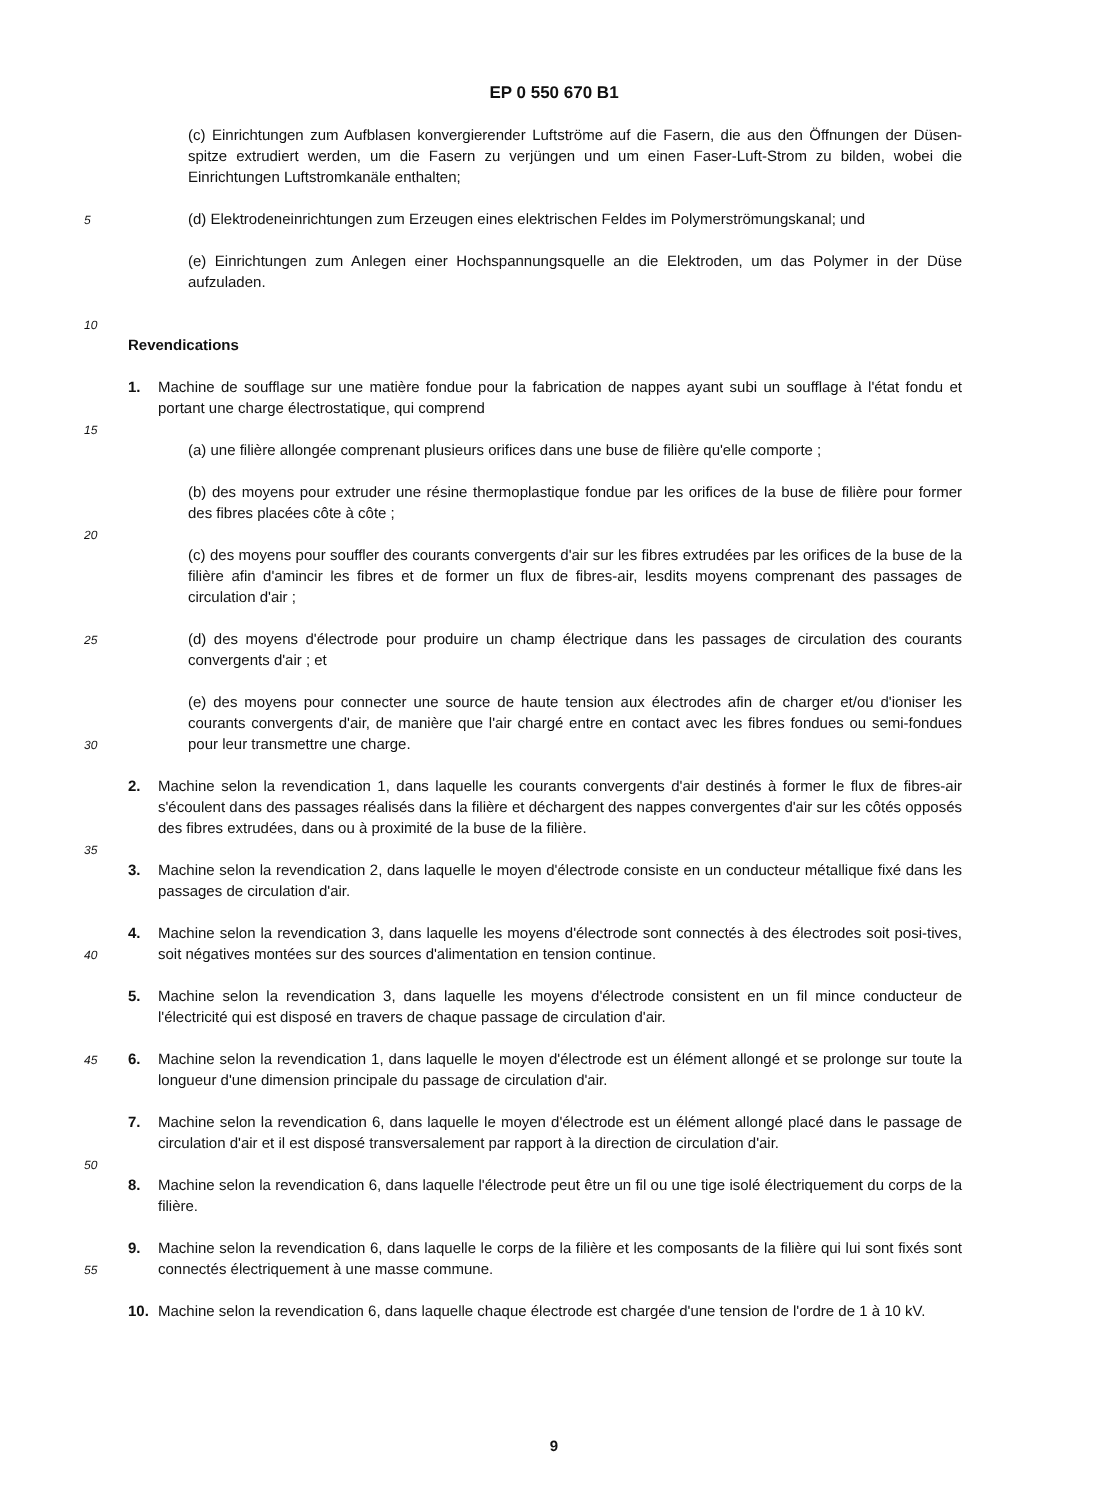EP 0 550 670 B1
5
10
15
20
25
30
35
40
45
50
55
(c) Einrichtungen zum Aufblasen konvergierender Luftströme auf die Fasern, die aus den Öffnungen der Düsen-spitze extrudiert werden, um die Fasern zu verjüngen und um einen Faser-Luft-Strom zu bilden, wobei die Einrichtungen Luftstromkanäle enthalten;
(d) Elektrodeneinrichtungen zum Erzeugen eines elektrischen Feldes im Polymerströmungskanal; und
(e) Einrichtungen zum Anlegen einer Hochspannungsquelle an die Elektroden, um das Polymer in der Düse aufzuladen.
Revendications
1. Machine de soufflage sur une matière fondue pour la fabrication de nappes ayant subi un soufflage à l'état fondu et portant une charge électrostatique, qui comprend
(a) une filière allongée comprenant plusieurs orifices dans une buse de filière qu'elle comporte ;
(b) des moyens pour extruder une résine thermoplastique fondue par les orifices de la buse de filière pour former des fibres placées côte à côte ;
(c) des moyens pour souffler des courants convergents d'air sur les fibres extrudées par les orifices de la buse de la filière afin d'amincir les fibres et de former un flux de fibres-air, lesdits moyens comprenant des passages de circulation d'air ;
(d) des moyens d'électrode pour produire un champ électrique dans les passages de circulation des courants convergents d'air ; et
(e) des moyens pour connecter une source de haute tension aux électrodes afin de charger et/ou d'ioniser les courants convergents d'air, de manière que l'air chargé entre en contact avec les fibres fondues ou semi-fondues pour leur transmettre une charge.
2. Machine selon la revendication 1, dans laquelle les courants convergents d'air destinés à former le flux de fibres-air s'écoulent dans des passages réalisés dans la filière et déchargent des nappes convergentes d'air sur les côtés opposés des fibres extrudées, dans ou à proximité de la buse de la filière.
3. Machine selon la revendication 2, dans laquelle le moyen d'électrode consiste en un conducteur métallique fixé dans les passages de circulation d'air.
4. Machine selon la revendication 3, dans laquelle les moyens d'électrode sont connectés à des électrodes soit posi-tives, soit négatives montées sur des sources d'alimentation en tension continue.
5. Machine selon la revendication 3, dans laquelle les moyens d'électrode consistent en un fil mince conducteur de l'électricité qui est disposé en travers de chaque passage de circulation d'air.
6. Machine selon la revendication 1, dans laquelle le moyen d'électrode est un élément allongé et se prolonge sur toute la longueur d'une dimension principale du passage de circulation d'air.
7. Machine selon la revendication 6, dans laquelle le moyen d'électrode est un élément allongé placé dans le passage de circulation d'air et il est disposé transversalement par rapport à la direction de circulation d'air.
8. Machine selon la revendication 6, dans laquelle l'électrode peut être un fil ou une tige isolé électriquement du corps de la filière.
9. Machine selon la revendication 6, dans laquelle le corps de la filière et les composants de la filière qui lui sont fixés sont connectés électriquement à une masse commune.
10. Machine selon la revendication 6, dans laquelle chaque électrode est chargée d'une tension de l'ordre de 1 à 10 kV.
9